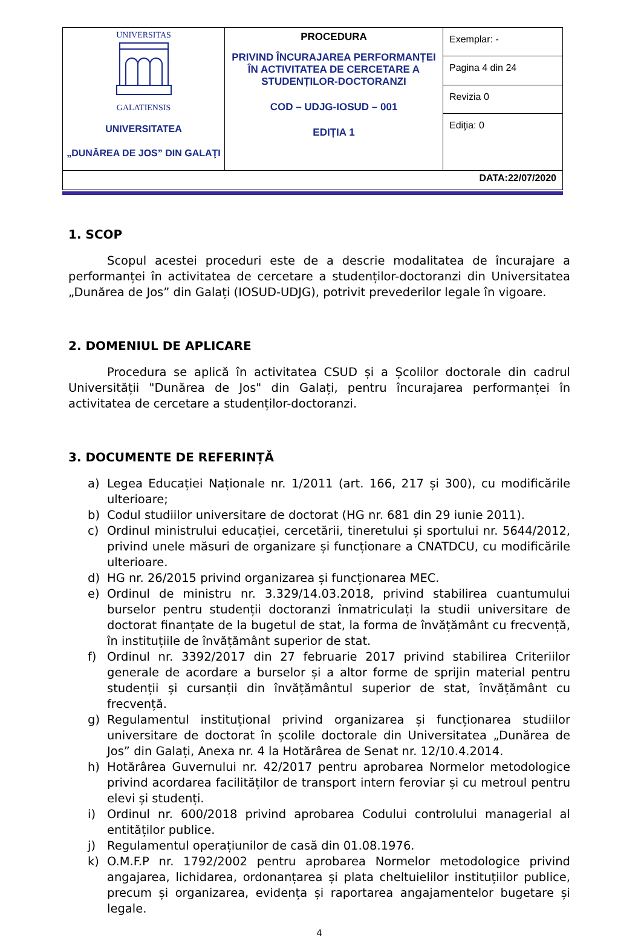| UNIVERSITAS GALATIENSIS UNIVERSITATEA „DUNĂREA DE JOS” DIN GALAŢI | PROCEDURA PRIVIND ÎNCURAJAREA PERFORMANȚEI ÎN ACTIVITATEA DE CERCETARE A STUDENȚILOR-DOCTORANZI COD – UDJG-IOSUD – 001 EDIȚIA 1 | Exemplar: - |
| | | Pagina 4 din 24 |
| | | Revizia 0 |
| | | Ediţia: 0 |
| DATA:22/07/2020 | | |
1. SCOP
Scopul acestei proceduri este de a descrie modalitatea de încurajare a performanței în activitatea de cercetare a studenților-doctoranzi din Universitatea „Dunărea de Jos” din Galați (IOSUD-UDJG), potrivit prevederilor legale în vigoare.
2. DOMENIUL DE APLICARE
Procedura se aplică în activitatea CSUD și a Școlilor doctorale din cadrul Universității "Dunărea de Jos" din Galați, pentru încurajarea performanței în activitatea de cercetare a studenților-doctoranzi.
3. DOCUMENTE DE REFERINȚĂ
a) Legea Educației Naționale nr. 1/2011 (art. 166, 217 și 300), cu modificările ulterioare;
b) Codul studiilor universitare de doctorat (HG nr. 681 din 29 iunie 2011).
c) Ordinul ministrului educației, cercetării, tineretului și sportului nr. 5644/2012, privind unele măsuri de organizare și funcționare a CNATDCU, cu modificările ulterioare.
d) HG nr. 26/2015 privind organizarea și funcționarea MEC.
e) Ordinul de ministru nr. 3.329/14.03.2018, privind stabilirea cuantumului burselor pentru studenții doctoranzi înmatriculați la studii universitare de doctorat finanțate de la bugetul de stat, la forma de învățământ cu frecvență, în instituțiile de învățământ superior de stat.
f) Ordinul nr. 3392/2017 din 27 februarie 2017 privind stabilirea Criteriilor generale de acordare a burselor și a altor forme de sprijin material pentru studenții și cursanții din învățământul superior de stat, învățământ cu frecvență.
g) Regulamentul instituțional privind organizarea și funcționarea studiilor universitare de doctorat în școlile doctorale din Universitatea „Dunărea de Jos” din Galați, Anexa nr. 4 la Hotărârea de Senat nr. 12/10.4.2014.
h) Hotărârea Guvernului nr. 42/2017 pentru aprobarea Normelor metodologice privind acordarea facilităților de transport intern feroviar și cu metroul pentru elevi și studenți.
i) Ordinul nr. 600/2018 privind aprobarea Codului controlului managerial al entităților publice.
j) Regulamentul operațiunilor de casă din 01.08.1976.
k) O.M.F.P nr. 1792/2002 pentru aprobarea Normelor metodologice privind angajarea, lichidarea, ordonanțarea și plata cheltuielilor instituțiilor publice, precum și organizarea, evidența și raportarea angajamentelor bugetare și legale.
4